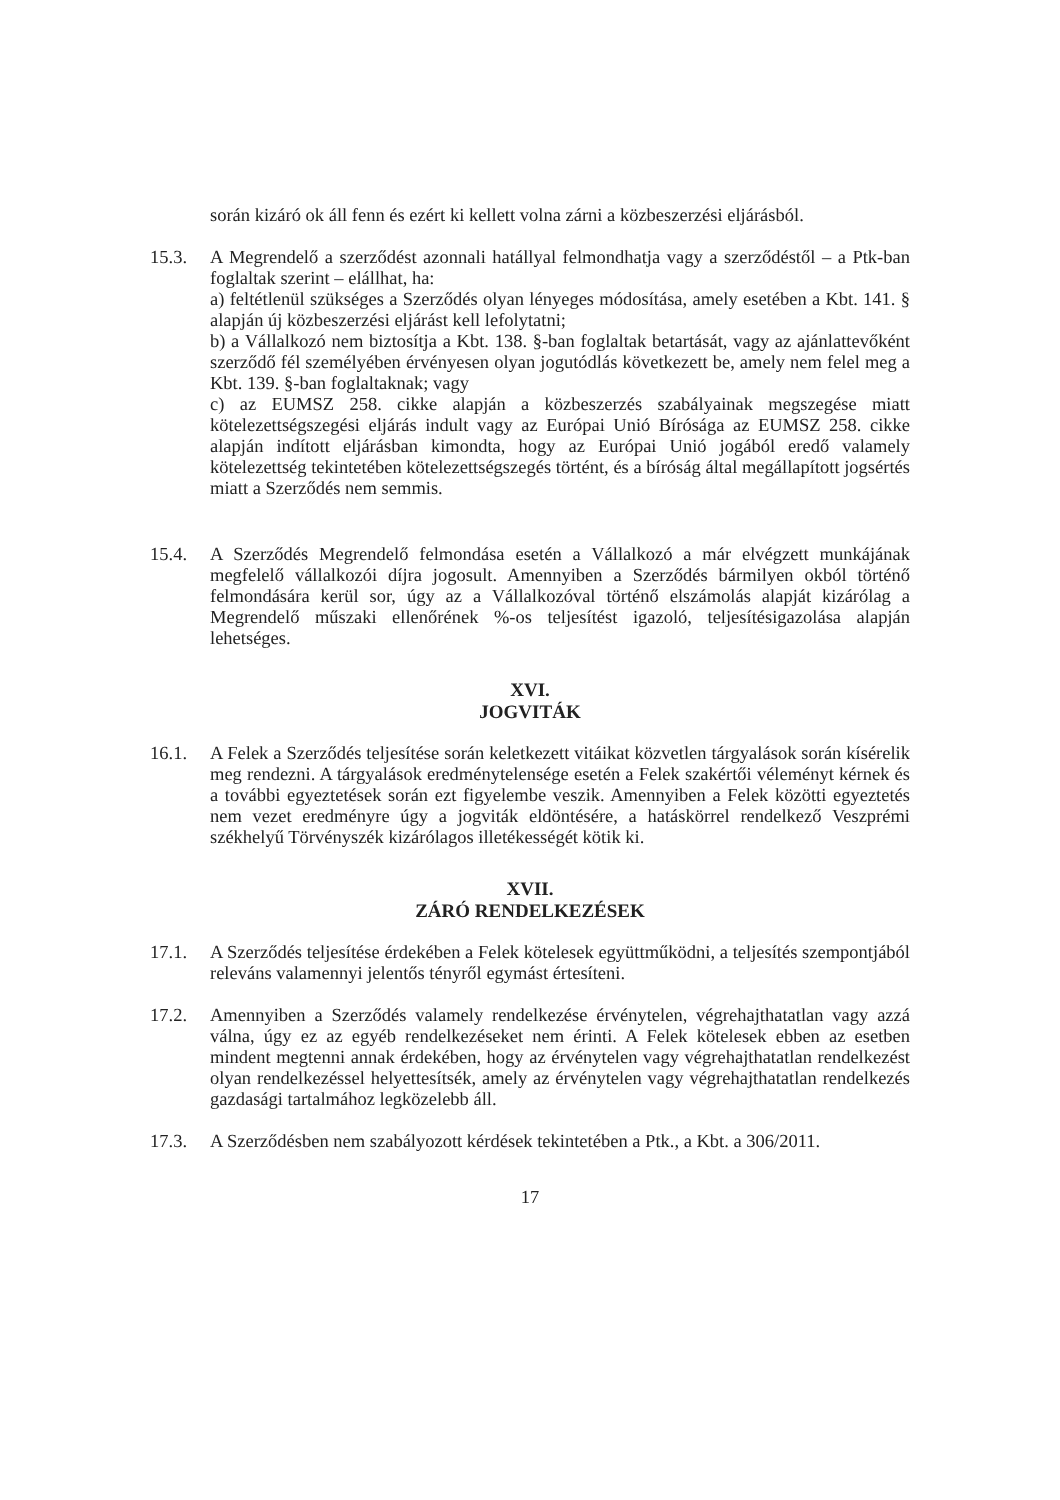során kizáró ok áll fenn és ezért ki kellett volna zárni a közbeszerzési eljárásból.
15.3. A Megrendelő a szerződést azonnali hatállyal felmondhatja vagy a szerződéstől – a Ptk-ban foglaltak szerint – elállhat, ha:
a) feltétlenül szükséges a Szerződés olyan lényeges módosítása, amely esetében a Kbt. 141. § alapján új közbeszerzési eljárást kell lefolytatni;
b) a Vállalkozó nem biztosítja a Kbt. 138. §-ban foglaltak betartását, vagy az ajánlattevőként szerződő fél személyében érvényesen olyan jogutódlás következett be, amely nem felel meg a Kbt. 139. §-ban foglaltaknak; vagy
c) az EUMSZ 258. cikke alapján a közbeszerzés szabályainak megszegése miatt kötelezettségszegési eljárás indult vagy az Európai Unió Bírósága az EUMSZ 258. cikke alapján indított eljárásban kimondta, hogy az Európai Unió jogából eredő valamely kötelezettség tekintetében kötelezettségszegés történt, és a bíróság által megállapított jogsértés miatt a Szerződés nem semmis.
15.4. A Szerződés Megrendelő felmondása esetén a Vállalkozó a már elvégzett munkájának megfelelő vállalkozói díjra jogosult. Amennyiben a Szerződés bármilyen okból történő felmondására kerül sor, úgy az a Vállalkozóval történő elszámolás alapját kizárólag a Megrendelő műszaki ellenőrének %-os teljesítést igazoló, teljesítésigazolása alapján lehetséges.
XVI.
JOGVITÁK
16.1. A Felek a Szerződés teljesítése során keletkezett vitáikat közvetlen tárgyalások során kísérelik meg rendezni. A tárgyalások eredménytelensége esetén a Felek szakértői véleményt kérnek és a további egyeztetések során ezt figyelembe veszik. Amennyiben a Felek közötti egyeztetés nem vezet eredményre úgy a jogviták eldöntésére, a hatáskörrel rendelkező Veszprémi székhelyű Törvényszék kizárólagos illetékességét kötik ki.
XVII.
ZÁRÓ RENDELKEZÉSEK
17.1. A Szerződés teljesítése érdekében a Felek kötelesek együttműködni, a teljesítés szempontjából releváns valamennyi jelentős tényről egymást értesíteni.
17.2. Amennyiben a Szerződés valamely rendelkezése érvénytelen, végrehajthatatlan vagy azzá válna, úgy ez az egyéb rendelkezéseket nem érinti. A Felek kötelesek ebben az esetben mindent megtenni annak érdekében, hogy az érvénytelen vagy végrehajthatatlan rendelkezést olyan rendelkezéssel helyettesítsék, amely az érvénytelen vagy végrehajthatatlan rendelkezés gazdasági tartalmához legközelebb áll.
17.3. A Szerződésben nem szabályozott kérdések tekintetében a Ptk., a Kbt. a 306/2011.
17